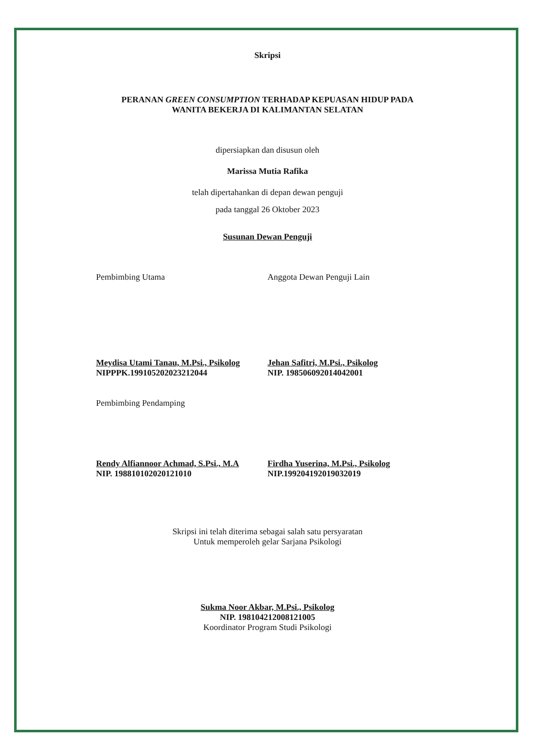Skripsi
PERANAN GREEN CONSUMPTION TERHADAP KEPUASAN HIDUP PADA
WANITA BEKERJA DI KALIMANTAN SELATAN
dipersiapkan dan disusun oleh
Marissa Mutia Rafika
telah dipertahankan di depan dewan penguji
pada tanggal 26 Oktober 2023
Susunan Dewan Penguji
Pembimbing Utama
Meydisa Utami Tanau, M.Psi., Psikolog
NIPPPK.199105202023212044
Anggota Dewan Penguji Lain
Jehan Safitri, M.Psi., Psikolog
NIP. 198506092014042001
Pembimbing Pendamping
Rendy Alfiannoor Achmad, S.Psi., M.A
NIP. 198810102020121010
Firdha Yuserina, M.Psi., Psikolog
NIP.199204192019032019
Skripsi ini telah diterima sebagai salah satu persyaratan
Untuk memperoleh gelar Sarjana Psikologi
Sukma Noor Akbar, M.Psi., Psikolog
NIP. 198104212008121005
Koordinator Program Studi Psikologi